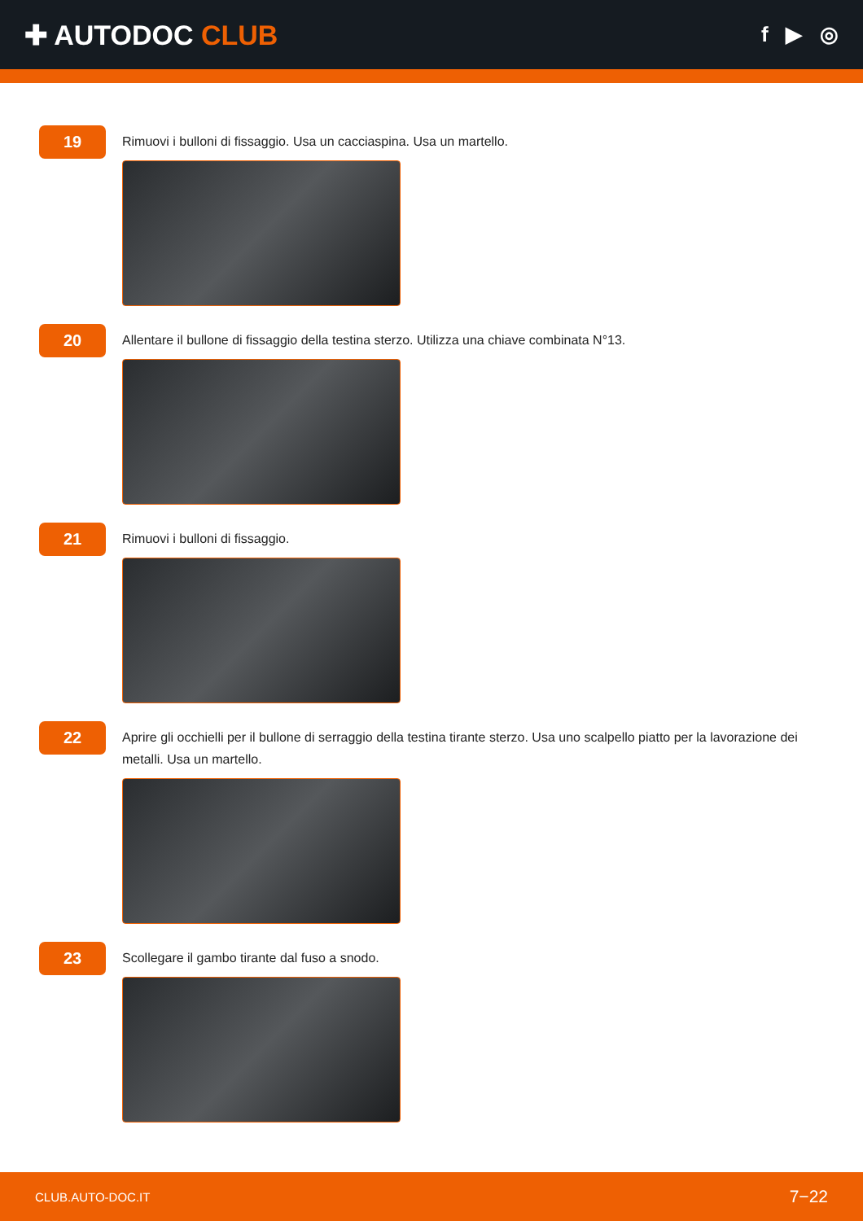✚ AUTODOC CLUB
f ▶ ◎
19
Rimuovi i bulloni di fissaggio. Usa un cacciaspina. Usa un martello.
20
Allentare il bullone di fissaggio della testina sterzo. Utilizza una chiave combinata N°13.
21
Rimuovi i bulloni di fissaggio.
22
Aprire gli occhielli per il bullone di serraggio della testina tirante sterzo. Usa uno scalpello piatto per la lavorazione dei metalli. Usa un martello.
23
Scollegare il gambo tirante dal fuso a snodo.
CLUB.AUTO-DOC.IT 7−22